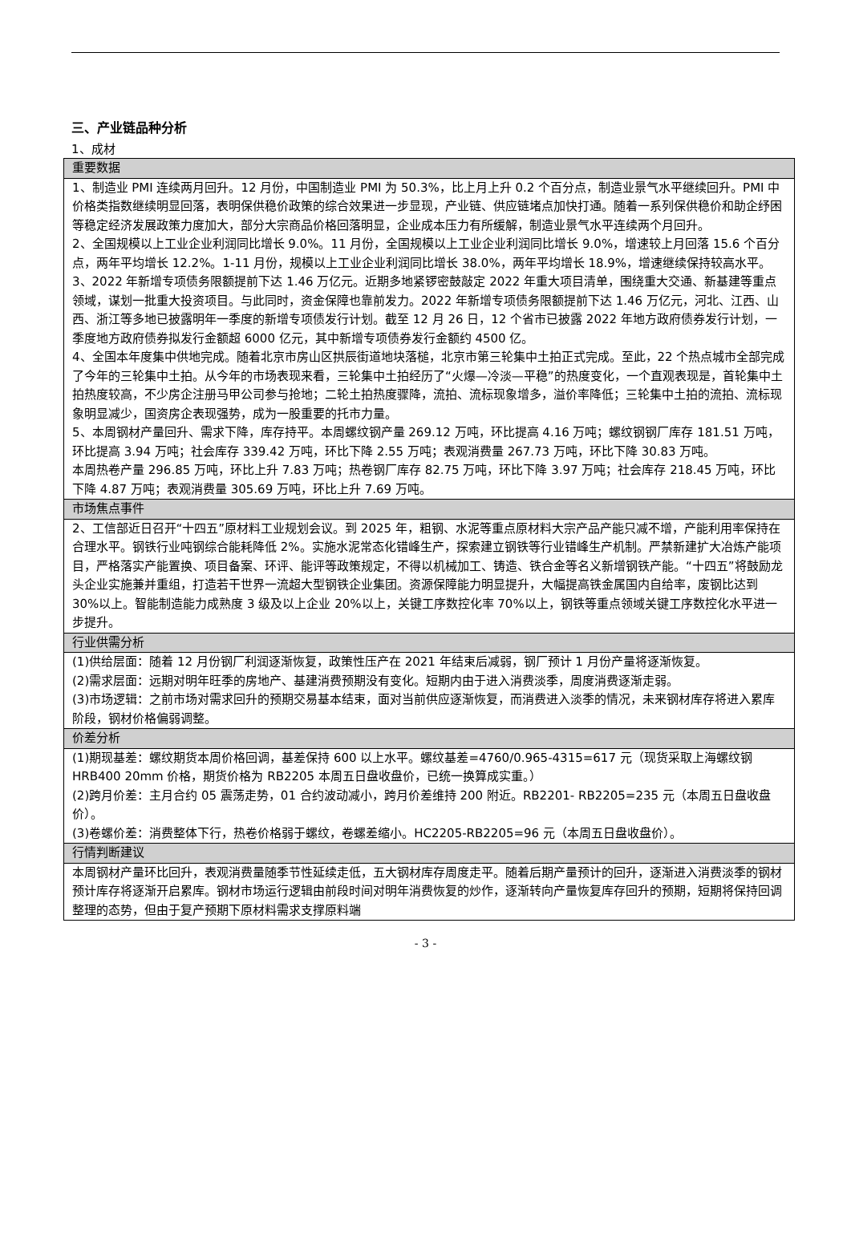三、产业链品种分析
1、成材
| 重要数据 |
| --- |
| 1、制造业 PMI 连续两月回升。12 月份，中国制造业 PMI 为 50.3%，比上月上升 0.2 个百分点，制造业景气水平继续回升。PMI 中价格类指数继续明显回落，表明保供稳价政策的综合效果进一步显现，产业链、供应链堵点加快打通。随着一系列保供稳价和助企纾困等稳定经济发展政策力度加大，部分大宗商品价格回落明显，企业成本压力有所缓解，制造业景气水平连续两个月回升。 2、全国规模以上工业企业利润同比增长 9.0%。11 月份，全国规模以上工业企业利润同比增长 9.0%，增速较上月回落 15.6 个百分点，两年平均增长 12.2%。1-11 月份，规模以上工业企业利润同比增长 38.0%，两年平均增长 18.9%，增速继续保持较高水平。 3、2022 年新增专项债务限额提前下达 1.46 万亿元。近期多地紧锣密鼓敲定 2022 年重大项目清单，围绕重大交通、新基建等重点领域，谋划一批重大投资项目。与此同时，资金保障也靠前发力。2022 年新增专项债务限额提前下达 1.46 万亿元，河北、江西、山西、浙江等多地已披露明年一季度的新增专项债发行计划。截至 12 月 26 日，12 个省市已披露 2022 年地方政府债券发行计划，一季度地方政府债券拟发行金额超 6000 亿元，其中新增专项债券发行金额约 4500 亿。 4、全国本年度集中供地完成。随着北京市房山区拱辰街道地块落槌，北京市第三轮集中土拍正式完成。至此，22 个热点城市全部完成了今年的三轮集中土拍。从今年的市场表现来看，三轮集中土拍经历了“火爆—冷淡—平稳”的热度变化，一个直观表现是，首轮集中土拍热度较高，不少房企注册马甲公司参与抢地；二轮土拍热度骤降，流拍、流标现象增多，溢价率降低；三轮集中土拍的流拍、流标现象明显减少，国资房企表现强势，成为一股重要的托市力量。 5、本周钢材产量回升、需求下降，库存持平。本周螺纹钢产量 269.12 万吨，环比提高 4.16 万吨；螺纹钢钢厂库存 181.51 万吨，环比提高 3.94 万吨；社会库存 339.42 万吨，环比下降 2.55 万吨；表观消费量 267.73 万吨，环比下降 30.83 万吨。 本周热卷产量 296.85 万吨，环比上升 7.83 万吨；热卷钢厂库存 82.75 万吨，环比下降 3.97 万吨；社会库存 218.45 万吨，环比下降 4.87 万吨；表观消费量 305.69 万吨，环比上升 7.69 万吨。 |
| 市场焦点事件 |
| 2、工信部近日召开“十四五”原材料工业规划会议。到 2025 年，粗钢、水泥等重点原材料大宗产品产能只减不增，产能利用率保持在合理水平。钢铁行业吨钢综合能耗降低 2%。实施水泥常态化错峰生产，探索建立钢铁等行业错峰生产机制。严禁新建扩大冶炼产能项目，严格落实产能置换、项目备案、环评、能评等政策规定，不得以机械加工、铸造、铁合金等名义新增钢铁产能。“十四五”将鼓励龙头企业实施兼并重组，打造若干世界一流超大型钢铁企业集团。资源保障能力明显提升，大幅提高铁金属国内自给率，废钢比达到 30%以上。智能制造能力成熟度 3 级及以上企业 20%以上，关键工序数控化率 70%以上，钢铁等重点领域关键工序数控化水平进一步提升。 |
| 行业供需分析 |
| (1)供给层面：随着 12 月份钢厂利润逐渐恢复，政策性压产在 2021 年结束后减弱，钢厂预计 1 月份产量将逐渐恢复。 (2)需求层面：远期对明年旺季的房地产、基建消费预期没有变化。短期内由于进入消费淡季，周度消费逐渐走弱。 (3)市场逻辑：之前市场对需求回升的预期交易基本结束，面对当前供应逐渐恢复，而消费进入淡季的情况，未来钢材库存将进入累库阶段，钢材价格偏弱调整。 |
| 价差分析 |
| (1)期现基差：螺纹期货本周价格回调，基差保持 600 以上水平。螺纹基差=4760/0.965-4315=617 元（现货采取上海螺纹钢 HRB400 20mm 价格，期货价格为 RB2205 本周五日盘收盘价，已统一换算成实重。） (2)跨月价差：主月合约 05 震荡走势，01 合约波动减小，跨月价差维持 200 附近。RB2201- RB2205=235 元（本周五日盘收盘价）。 (3)卷螺价差：消费整体下行，热卷价格弱于螺纹，卷螺差缩小。HC2205-RB2205=96 元（本周五日盘收盘价）。 |
| 行情判断建议 |
| 本周钢材产量环比回升，表观消费量随季节性延续走低，五大钢材库存周度走平。随着后期产量预计的回升，逐渐进入消费淡季的钢材预计库存将逐渐开启累库。钢材市场运行逻辑由前段时间对明年消费恢复的炒作，逐渐转向产量恢复库存回升的预期，短期将保持回调整理的态势，但由于复产预期下原材料需求支撑原料端 |
- 3 -